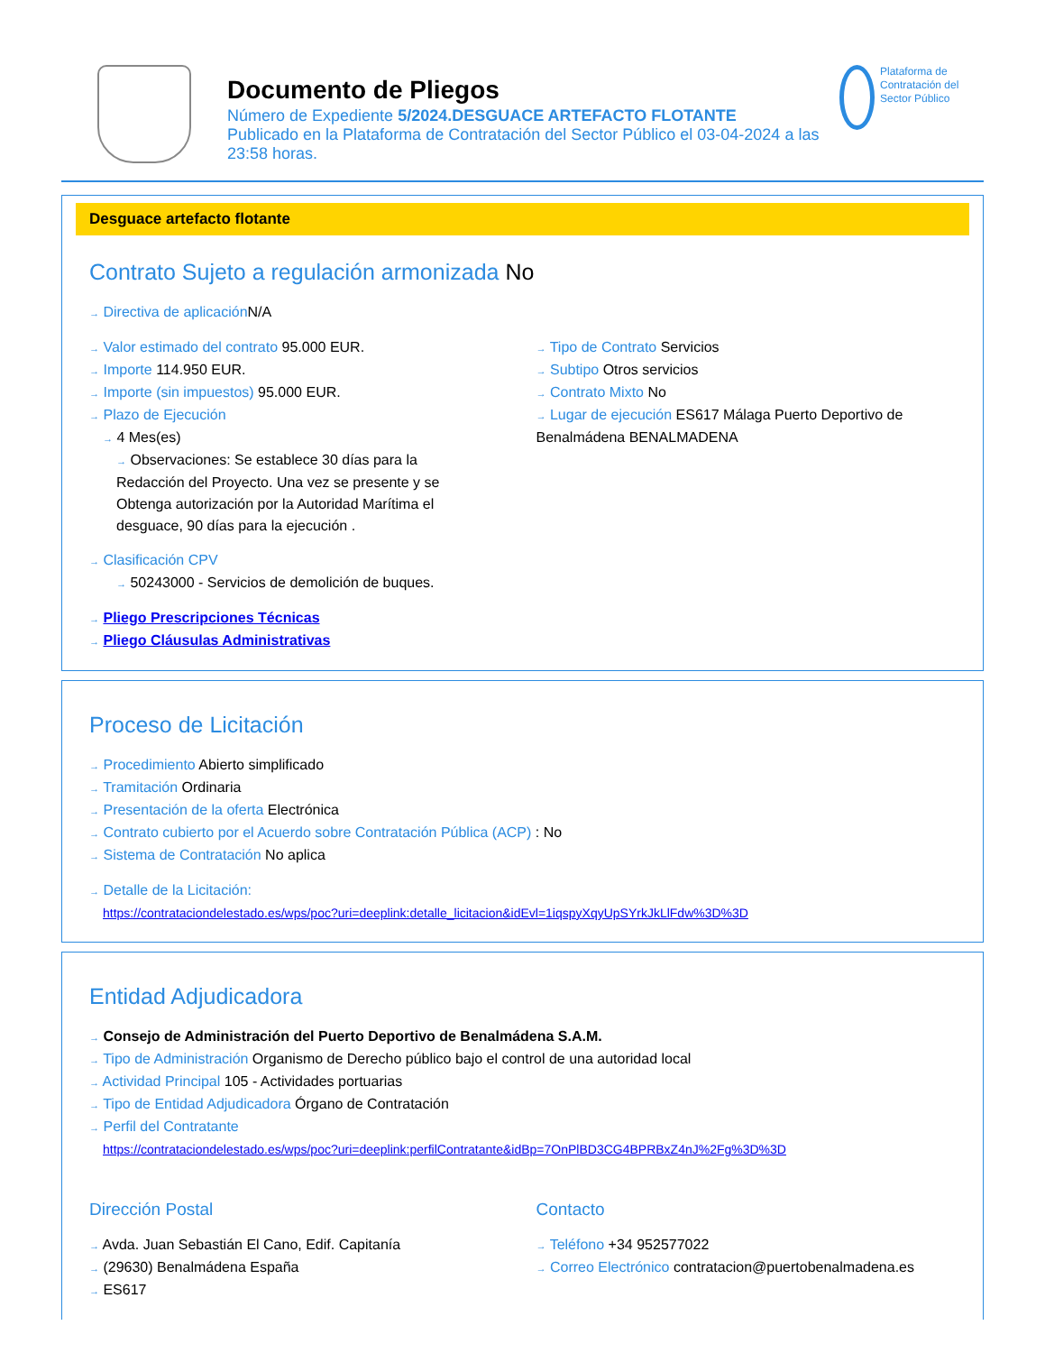Documento de Pliegos
Número de Expediente 5/2024.DESGUACE ARTEFACTO FLOTANTE
Publicado en la Plataforma de Contratación del Sector Público el 03-04-2024 a las 23:58 horas.
Plataforma de Contratación del Sector Público
Desguace artefacto flotante
Contrato Sujeto a regulación armonizada No
→ Directiva de aplicación N/A
→ Valor estimado del contrato 95.000 EUR.
→ Importe 114.950 EUR.
→ Importe (sin impuestos) 95.000 EUR.
→ Plazo de Ejecución
→ 4 Mes(es)
→ Observaciones: Se establece 30 días para la Redacción del Proyecto. Una vez se presente y se Obtenga autorización por la Autoridad Marítima el desguace, 90 días para la ejecución .
→ Tipo de Contrato Servicios
→ Subtipo Otros servicios
→ Contrato Mixto No
→ Lugar de ejecución ES617 Málaga Puerto Deportivo de Benalmádena BENALMADENA
→ Clasificación CPV
→ 50243000 - Servicios de demolición de buques.
→ Pliego Prescripciones Técnicas
→ Pliego Cláusulas Administrativas
Proceso de Licitación
→ Procedimiento Abierto simplificado
→ Tramitación Ordinaria
→ Presentación de la oferta Electrónica
→ Contrato cubierto por el Acuerdo sobre Contratación Pública (ACP) : No
→ Sistema de Contratación No aplica
→ Detalle de la Licitación:
https://contrataciondelestado.es/wps/poc?uri=deeplink:detalle_licitacion&idEvl=1iqspyXqyUpSYrkJkLlFdw%3D%3D
Entidad Adjudicadora
→ Consejo de Administración del Puerto Deportivo de Benalmádena S.A.M.
→ Tipo de Administración Organismo de Derecho público bajo el control de una autoridad local
→ Actividad Principal 105 - Actividades portuarias
→ Tipo de Entidad Adjudicadora Órgano de Contratación
→ Perfil del Contratante
https://contrataciondelestado.es/wps/poc?uri=deeplink:perfilContratante&idBp=7OnPlBD3CG4BPRBxZ4nJ%2Fg%3D%3D
Dirección Postal
→ Avda. Juan Sebastián El Cano, Edif. Capitanía
→ (29630) Benalmádena España
→ ES617
Contacto
→ Teléfono +34 952577022
→ Correo Electrónico contratacion@puertobenalmadena.es